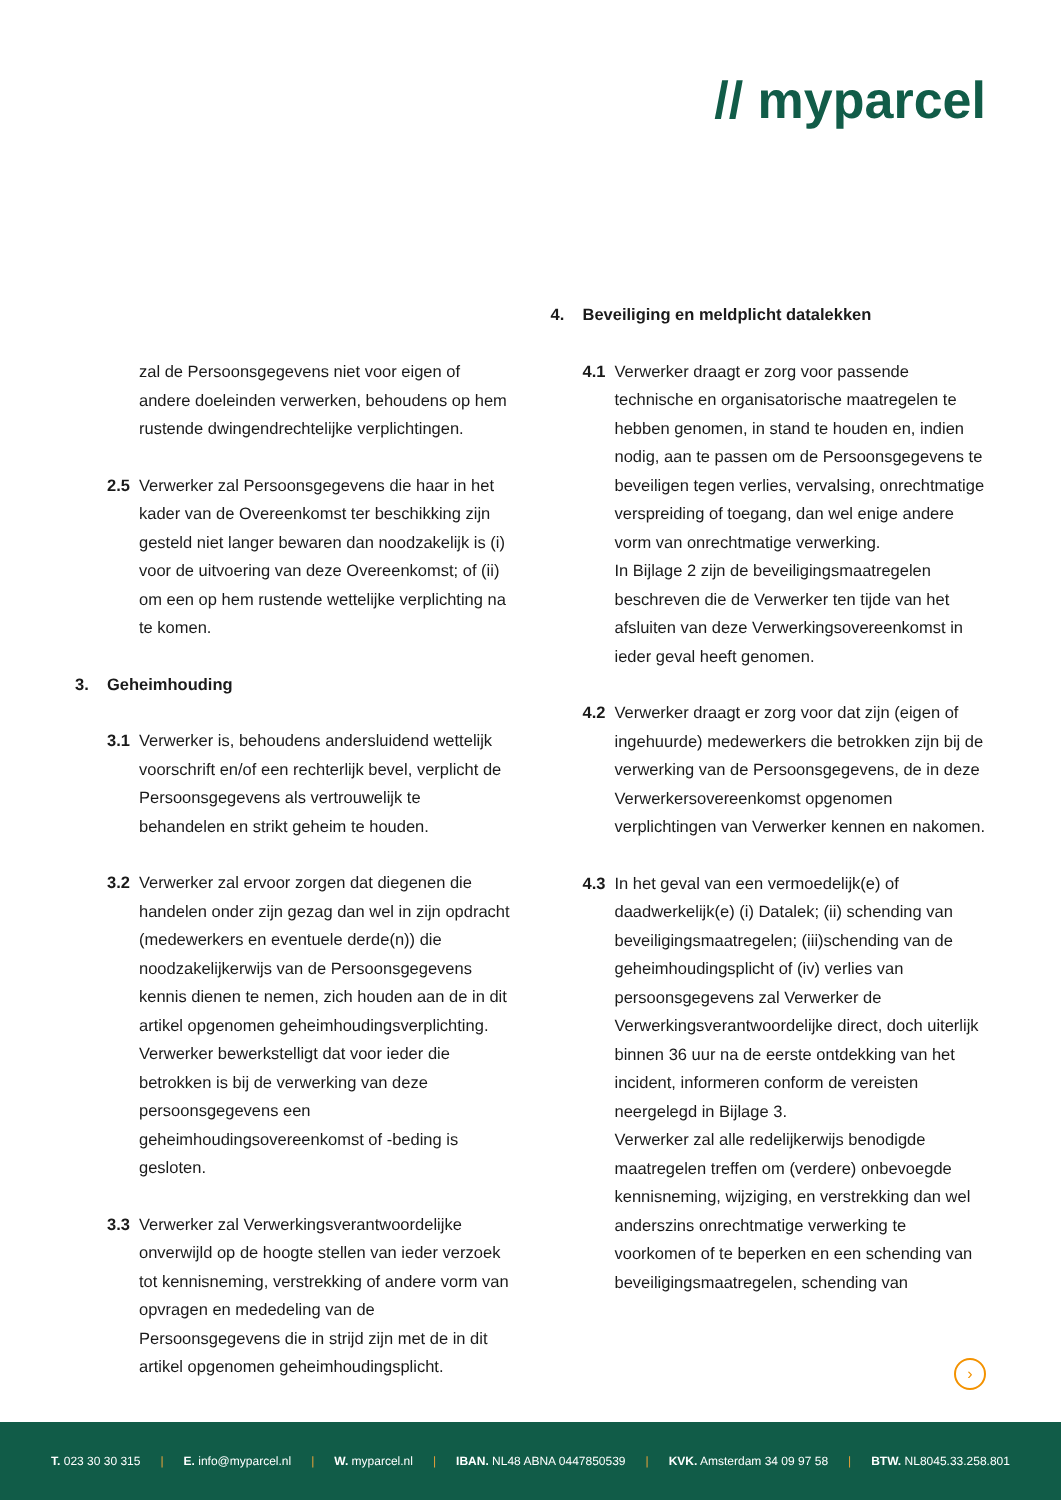// myparcel
zal de Persoonsgegevens niet voor eigen of andere doeleinden verwerken, behoudens op hem rustende dwingendrechtelijke verplichtingen.
2.5 Verwerker zal Persoonsgegevens die haar in het kader van de Overeenkomst ter beschikking zijn gesteld niet langer bewaren dan noodzakelijk is (i) voor de uitvoering van deze Overeenkomst; of (ii) om een op hem rustende wettelijke verplichting na te komen.
3. Geheimhouding
3.1 Verwerker is, behoudens andersluidend wettelijk voorschrift en/of een rechterlijk bevel, verplicht de Persoonsgegevens als vertrouwelijk te behandelen en strikt geheim te houden.
3.2 Verwerker zal ervoor zorgen dat diegenen die handelen onder zijn gezag dan wel in zijn opdracht (medewerkers en eventuele derde(n)) die noodzakelijkerwijs van de Persoonsgegevens kennis dienen te nemen, zich houden aan de in dit artikel opgenomen geheimhoudingsverplichting. Verwerker bewerkstelligt dat voor ieder die betrokken is bij de verwerking van deze persoonsgegevens een geheimhoudingsovereenkomst of -beding is gesloten.
3.3 Verwerker zal Verwerkingsverantwoordelijke onverwijld op de hoogte stellen van ieder verzoek tot kennisneming, verstrekking of andere vorm van opvragen en mededeling van de Persoonsgegevens die in strijd zijn met de in dit artikel opgenomen geheimhoudingsplicht.
4. Beveiliging en meldplicht datalekken
4.1 Verwerker draagt er zorg voor passende technische en organisatorische maatregelen te hebben genomen, in stand te houden en, indien nodig, aan te passen om de Persoonsgegevens te beveiligen tegen verlies, vervalsing, onrechtmatige verspreiding of toegang, dan wel enige andere vorm van onrechtmatige verwerking.
In Bijlage 2 zijn de beveiligingsmaatregelen beschreven die de Verwerker ten tijde van het afsluiten van deze Verwerkingsovereenkomst in ieder geval heeft genomen.
4.2 Verwerker draagt er zorg voor dat zijn (eigen of ingehuurde) medewerkers die betrokken zijn bij de verwerking van de Persoonsgegevens, de in deze Verwerkersovereenkomst opgenomen verplichtingen van Verwerker kennen en nakomen.
4.3 In het geval van een vermoedelijk(e) of daadwerkelijk(e) (i) Datalek; (ii) schending van beveiligingsmaatregelen; (iii)schending van de geheimhoudingsplicht of (iv) verlies van persoonsgegevens zal Verwerker de Verwerkingsverantwoordelijke direct, doch uiterlijk binnen 36 uur na de eerste ontdekking van het incident, informeren conform de vereisten neergelegd in Bijlage 3.
Verwerker zal alle redelijkerwijs benodigde maatregelen treffen om (verdere) onbevoegde kennisneming, wijziging, en verstrekking dan wel anderszins onrechtmatige verwerking te voorkomen of te beperken en een schending van beveiligingsmaatregelen, schending van
›
T. 023 30 30 315 | E. info@myparcel.nl | W. myparcel.nl | IBAN. NL48 ABNA 0447850539 | KVK. Amsterdam 34 09 97 58 | BTW. NL8045.33.258.801